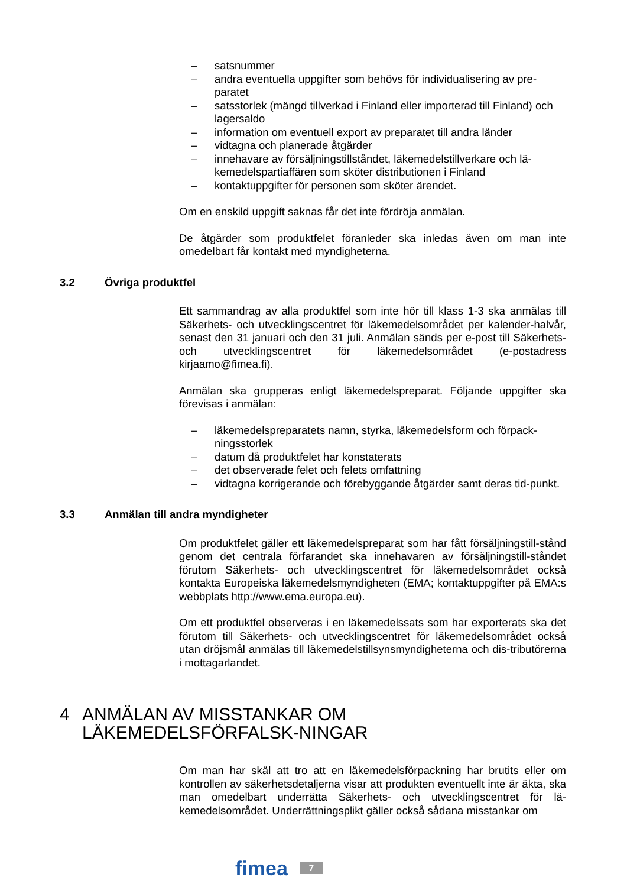– satsnummer
– andra eventuella uppgifter som behövs för individualisering av pre-paratet
– satsstorlek (mängd tillverkad i Finland eller importerad till Finland) och lagersaldo
– information om eventuell export av preparatet till andra länder
– vidtagna och planerade åtgärder
– innehavare av försäljningstillståndet, läkemedelstillverkare och lä-kemedelspartiaffären som sköter distributionen i Finland
– kontaktuppgifter för personen som sköter ärendet.
Om en enskild uppgift saknas får det inte fördröja anmälan.
De åtgärder som produktfelet föranleder ska inledas även om man inte omedelbart får kontakt med myndigheterna.
3.2 Övriga produktfel
Ett sammandrag av alla produktfel som inte hör till klass 1-3 ska anmälas till Säkerhets- och utvecklingscentret för läkemedelsområdet per kalender-halvår, senast den 31 januari och den 31 juli. Anmälan sänds per e-post till Säkerhets- och utvecklingscentret för läkemedelsområdet (e-postadress kirjaamo@fimea.fi).
Anmälan ska grupperas enligt läkemedelspreparat. Följande uppgifter ska förevisas i anmälan:
– läkemedelspreparatets namn, styrka, läkemedelsform och förpack-ningsstorlek
– datum då produktfelet har konstaterats
– det observerade felet och felets omfattning
– vidtagna korrigerande och förebyggande åtgärder samt deras tid-punkt.
3.3 Anmälan till andra myndigheter
Om produktfelet gäller ett läkemedelspreparat som har fått försäljningstill-stånd genom det centrala förfarandet ska innehavaren av försäljningstill-ståndet förutom Säkerhets- och utvecklingscentret för läkemedelsområdet också kontakta Europeiska läkemedelsmyndigheten (EMA; kontaktuppgifter på EMA:s webbplats http://www.ema.europa.eu).
Om ett produktfel observeras i en läkemedelssats som har exporterats ska det förutom till Säkerhets- och utvecklingscentret för läkemedelsområdet också utan dröjsmål anmälas till läkemedelstillsynsmyndigheterna och dis-tributörerna i mottagarlandet.
4 ANMÄLAN AV MISSTANKAR OM LÄKEMEDELSFÖRFALSK-NINGAR
Om man har skäl att tro att en läkemedelsförpackning har brutits eller om kontrollen av säkerhetsdetaljerna visar att produkten eventuellt inte är äkta, ska man omedelbart underrätta Säkerhets- och utvecklingscentret för lä-kemedelsområdet. Underrättningsplikt gäller också sådana misstankar om
fimea 7